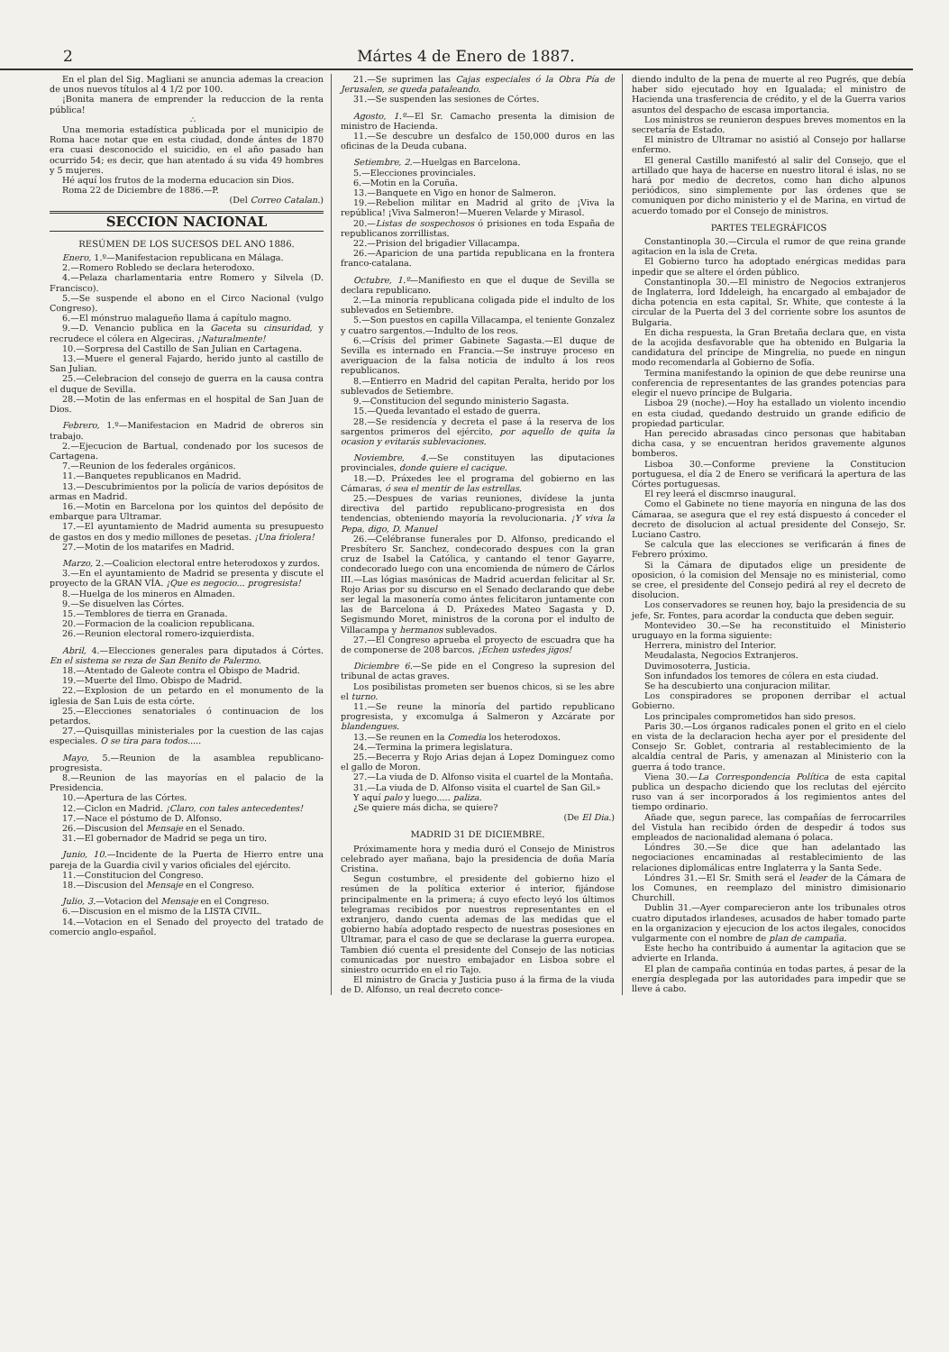2 Mártes 4 de Enero de 1887.
En el plan del Sig. Magliani se anuncia ademas la creacion de unos nuevos títulos al 4 1/2 por 100.
¡Bonita manera de emprender la reduccion de la renta pública!
∴
Una memoria estadística publicada por el municipio de Roma hace notar que en esta ciudad, donde ántes de 1870 era cuasi desconocido el suicidio, en el año pasado han ocurrido 54; es decir, que han atentado á su vida 49 hombres y 5 mujeres.
Hé aquí los frutos de la moderna educacion sin Dios.
Roma 22 de Diciembre de 1886.—P.
(Del Correo Catalan.)
SECCION NACIONAL
RESÚMEN DE LOS SUCESOS DEL ANO 1886.
Enero, 1.º—Manifestacion republicana en Málaga.
2.—Romero Robledo se declara heterodoxo.
4.—Pelaza charlamentaria entre Romero y Silvela (D. Francisco).
5.—Se suspende el abono en el Circo Nacional (vulgo Congreso).
6.—El mónstruo malagueño llama á capítulo magno.
9.—D. Venancio publica en la Gaceta su cinsuridad, y recrudece el cólera en Algeciras. ¡Naturalmente!
10.—Sorpresa del Castillo de San Julian en Cartagena.
13.—Muere el general Fajardo, herido junto al castillo de San Julian.
25.—Celebracion del consejo de guerra en la causa contra el duque de Sevilla.
28.—Motin de las enfermas en el hospital de San Juan de Dios.
Febrero, 1.º—Manifestacion en Madrid de obreros sin trabajo.
2.—Ejecucion de Bartual, condenado por los sucesos de Cartagena.
7.—Reunion de los federales orgánicos.
11.—Banquetes republicanos en Madrid.
13.—Descubrimientos por la policía de varios depósitos de armas en Madrid.
16.—Motin en Barcelona por los quintos del depósito de embarque para Ultramar.
17.—El ayuntamiento de Madrid aumenta su presupuesto de gastos en dos y medio millones de pesetas. ¡Una friolera!
27.—Motin de los matarifes en Madrid.
Marzo, 2.—Coalicion electoral entre heterodoxos y zurdos.
3.—En el ayuntamiento de Madrid se presenta y discute el proyecto de la GRAN VÍA. ¡Que es negocio... progresista!
8.—Huelga de los mineros en Almaden.
9.—Se disuelven las Córtes.
15.—Temblores de tierra en Granada.
20.—Formacion de la coalicion republicana.
26.—Reunion electoral romero-izquierdista.
Abril, 4.—Elecciones generales para diputados á Córtes. En el sistema se reza de San Benito de Palermo.
18.—Atentado de Galeote contra el Obispo de Madrid.
19.—Muerte del Ilmo. Obispo de Madrid.
22.—Explosion de un petardo en el monumento de la iglesia de San Luis de esta córte.
25.—Elecciones senatoriales ó continuacion de los petardos.
27.—Quisquillas ministeriales por la cuestion de las cajas especiales. O se tira para todos.....
Mayo, 5.—Reunion de la asamblea republicano-progresista.
8.—Reunion de las mayorías en el palacio de la Presidencia.
10.—Apertura de las Córtes.
12.—Ciclon en Madrid. ¡Claro, con tales antecedentes!
17.—Nace el póstumo de D. Alfonso.
26.—Discusion del Mensaje en el Senado.
31.—El gobernador de Madrid se pega un tiro.
Junio, 10.—Incidente de la Puerta de Hierro entre una pareja de la Guardia civil y varios oficiales del ejército.
11.—Constitucion del Congreso.
18.—Discusion del Mensaje en el Congreso.
Julio, 3.—Votacion del Mensaje en el Congreso.
6.—Discusion en el mismo de la LISTA CIVIL.
14.—Votacion en el Senado del proyecto del tratado de comercio anglo-español.
21.—Se suprimen las Cajas especiales ó la Obra Pía de Jerusalen, se queda pataleando.
31.—Se suspenden las sesiones de Córtes.
Agosto, 1.º—El Sr. Camacho presenta la dimision de ministro de Hacienda.
11.—Se descubre un desfalco de 150,000 duros en las oficinas de la Deuda cubana.
Setiembre, 2.—Huelgas en Barcelona.
5.—Elecciones provinciales.
6.—Motin en la Coruña.
13.—Banquete en Vigo en honor de Salmeron.
19.—Rebelion militar en Madrid al grito de ¡Viva la república! ¡Viva Salmeron!—Mueren Velarde y Mirasol.
20.—Listas de sospechosos ó prisiones en toda España de republicanos zorrillistas.
22.—Prision del brigadier Villacampa.
26.—Aparicion de una partida republicana en la frontera franco-catalana.
Octubre, 1.º—Manifiesto en que el duque de Sevilla se declara republicano.
2.—La minoría republicana coligada pide el indulto de los sublevados en Setiembre.
5.—Son puestos en capilla Villacampa, el teniente Gonzalez y cuatro sargentos.—Indulto de los reos.
6.—Crísis del primer Gabinete Sagasta.—El duque de Sevilla es internado en Francia.—Se instruye proceso en averiguacion de la falsa noticia de indulto á los reos republicanos.
8.—Entierro en Madrid del capitan Peralta, herido por los sublevados de Setiembre.
9.—Constitucion del segundo ministerio Sagasta.
15.—Queda levantado el estado de guerra.
28.—Se residencía y decreta el pase á la reserva de los sargentos primeros del ejército, por aquello de quita la ocasion y evitarás sublevaciones.
Noviembre, 4.—Se constituyen las diputaciones provinciales, donde quiere el cacique.
18.—D. Práxedes lee el programa del gobierno en las Cámaras, ó sea el mentir de las estrellas.
25.—Despues de varias reuniones, divídese la junta directiva del partido republicano-progresista en dos tendencias, obteniendo mayoría la revolucionaria. ¡Y viva la Pepa, digo, D. Manuel
26.—Celébranse funerales por D. Alfonso, predicando el Presbítero Sr. Sanchez, condecorado despues con la gran cruz de Isabel la Católica, y cantando el tenor Gayarre, condecorado luego con una encomienda de número de Cárlos III.—Las lógias masónicas de Madrid acuerdan felicitar al Sr. Rojo Arias por su discurso en el Senado declarando que debe ser legal la masonería como ántes felicitaron juntamente con las de Barcelona á D. Práxedes Mateo Sagasta y D. Segismundo Moret, ministros de la corona por el indulto de Villacampa y hermanos sublevados.
27.—El Congreso aprueba el proyecto de escuadra que ha de componerse de 208 barcos. ¡Echen ustedes jigos!
Diciembre 6.—Se pide en el Congreso la supresion del tribunal de actas graves.
Los posibilistas prometen ser buenos chicos, si se les abre el turno.
11.—Se reune la minoría del partido republicano progresista, y excomulga á Salmeron y Azcárate por blandengues.
13.—Se reunen en la Comedia los heterodoxos.
24.—Termina la primera legislatura.
25.—Becerra y Rojo Arias dejan á Lopez Dominguez como el gallo de Moron.
27.—La viuda de D. Alfonso visita el cuartel de la Montaña.
31.—La viuda de D. Alfonso visita el cuartel de San Gil.»
Y aquí palo y luego..... paliza.
¿Se quiere más dicha, se quiere?
(De El Dia.)
MADRID 31 DE DICIEMBRE.
Próximamente hora y media duró el Consejo de Ministros celebrado ayer mañana, bajo la presidencia de doña María Cristina.
Segun costumbre, el presidente del gobierno hizo el resúmen de la política exterior é interior, fijándose principalmente en la primera; á cuyo efecto leyó los últimos telegramas recibidos por nuestros representantes en el extranjero, dando cuenta ademas de las medidas que el gobierno había adoptado respecto de nuestras posesiones en Ultramar, para el caso de que se declarase la guerra europea. Tambien dió cuenta el presidente del Consejo de las noticias comunicadas por nuestro embajador en Lisboa sobre el siniestro ocurrido en el rio Tajo.
El ministro de Gracia y Justicia puso á la firma de la viuda de D. Alfonso, un real decreto conce-
diendo indulto de la pena de muerte al reo Pugrés, que debía haber sido ejecutado hoy en Igualada; el ministro de Hacienda una trasferencia de crédito, y el de la Guerra varios asuntos del despacho de escasa importancia.
Los ministros se reunieron despues breves momentos en la secretaría de Estado.
El ministro de Ultramar no asistió al Consejo por hallarse enfermo.
El general Castillo manifestó al salir del Consejo, que el artillado que haya de hacerse en nuestro litoral é islas, no se hará por medio de decretos, como han dicho alpunos periódicos, sino simplemente por las órdenes que se comuniquen por dicho ministerio y el de Marina, en virtud de acuerdo tomado por el Consejo de ministros.
PARTES TELEGRÁFICOS
Constantinopla 30.—Circula el rumor de que reina grande agitacion en la isla de Creta.
El Gobierno turco ha adoptado enérgicas medidas para inpedir que se altere el órden público.
Constantinopla 30.—El ministro de Negocios extranjeros de Inglaterra, lord Iddeleigh, ha encargado al embajador de dicha potencia en esta capital, Sr. White, que conteste á la circular de la Puerta del 3 del corriente sobre los asuntos de Bulgaria.
En dicha respuesta, la Gran Bretaña declara que, en vista de la acojida desfavorable que ha obtenido en Bulgaria la candidatura del príncipe de Mingrelia, no puede en ningun modo recomendarla al Gobierno de Sofía.
Termina manifestando la opinion de que debe reunirse una conferencia de representantes de las grandes potencias para elegir el nuevo príncipe de Bulgaria.
Lisboa 29 (noche).—Hoy ha estallado un violento incendio en esta ciudad, quedando destruido un grande edificio de propiedad particular.
Han perecido abrasadas cinco personas que habitaban dicha casa, y se encuentran heridos gravemente algunos bomberos.
Lisboa 30.—Conforme previene la Constitucion portuguesa, el día 2 de Enero se verificará la apertura de las Córtes portuguesas.
El rey leerá el discmrso inaugural.
Como el Gabinete no tiene mayoría en ninguna de las dos Cámaraa, se asegura que el rey está dispuesto á conceder el decreto de disolucion al actual presidente del Consejo, Sr. Luciano Castro.
Se calcula que las elecciones se verificarán á fines de Febrero próximo.
Si la Cámara de diputados elige un presidente de oposicion, ó la comision del Mensaje no es ministerial, como se cree, el presidente del Consejo pedirá al rey el decreto de disolucion.
Los conservadores se reunen hoy, bajo la presidencia de su jefe, Sr. Fontes, para acordar la conducta que deben seguir.
Montevideo 30.—Se ha reconstituido el Ministerio uruguayo en la forma siguiente:
Herrera, ministro del Interior.
Meudalasta, Negocios Extranjeros.
Duvimosoterra, Justicia.
Son infundados los temores de cólera en esta ciudad.
Se ha descubierto una conjuracion militar.
Los conspiradores se proponen derribar el actual Gobierno.
Los principales comprometidos han sido presos.
Paris 30.—Los órganos radicales ponen el grito en el cielo en vista de la declaracion hecha ayer por el presidente del Consejo Sr. Goblet, contraria al restablecimiento de la alcaldía central de Paris, y amenazan al Ministerio con la guerra á todo trance.
Viena 30.—La Correspondencia Política de esta capital publica un despacho diciendo que los reclutas del ejército ruso van á ser incorporados á los regimientos antes del tiempo ordinario.
Añade que, segun parece, las compañías de ferrocarriles del Vistula han recibido órden de despedir á todos sus empleados de nacionalidad alemana ó polaca.
Lóndres 30.—Se dice que han adelantado las negociaciones encaminadas al restablecimiento de las relaciones diplomálicas entre Inglaterra y la Santa Sede.
Lóndres 31.—El Sr. Smith será el leader de la Cámara de los Comunes, en reemplazo del ministro dimisionario Churchill.
Dublin 31.—Ayer comparecieron ante los tribunales otros cuatro diputados irlandeses, acusados de haber tomado parte en la organizacion y ejecucion de los actos ilegales, conocidos vulgarmente con el nombre de plan de campaña.
Este hecho ha contribuido á aumentar la agitacion que se advierte en Irlanda.
El plan de campaña continúa en todas partes, á pesar de la energía desplegada por las autoridades para impedir que se lleve á cabo.